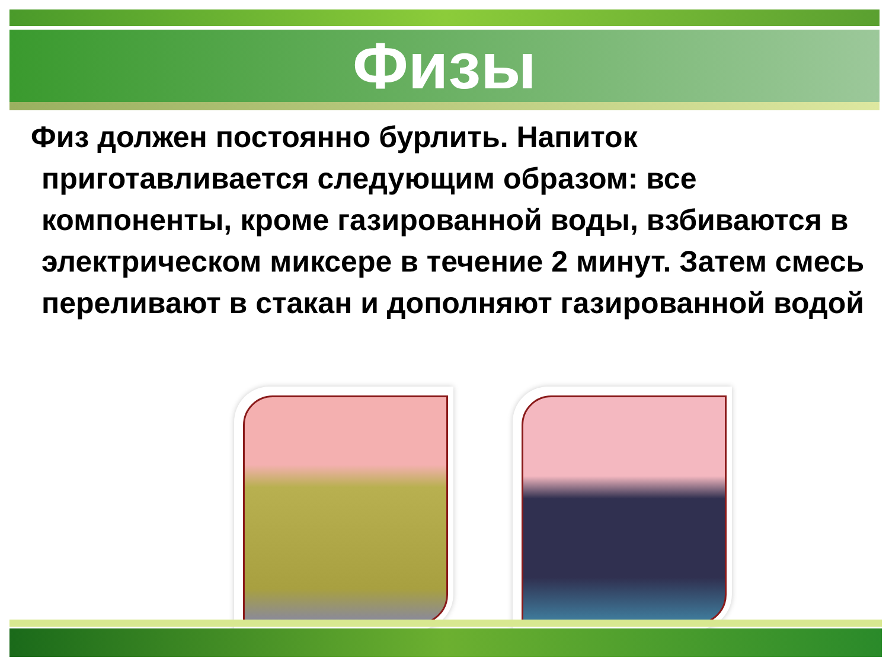Физы
Физ должен постоянно бурлить. Напиток приготавливается следующим образом: все компоненты, кроме газированной воды, взбиваются в электрическом миксере в течение 2 минут. Затем смесь переливают в стакан и дополняют газированной водой